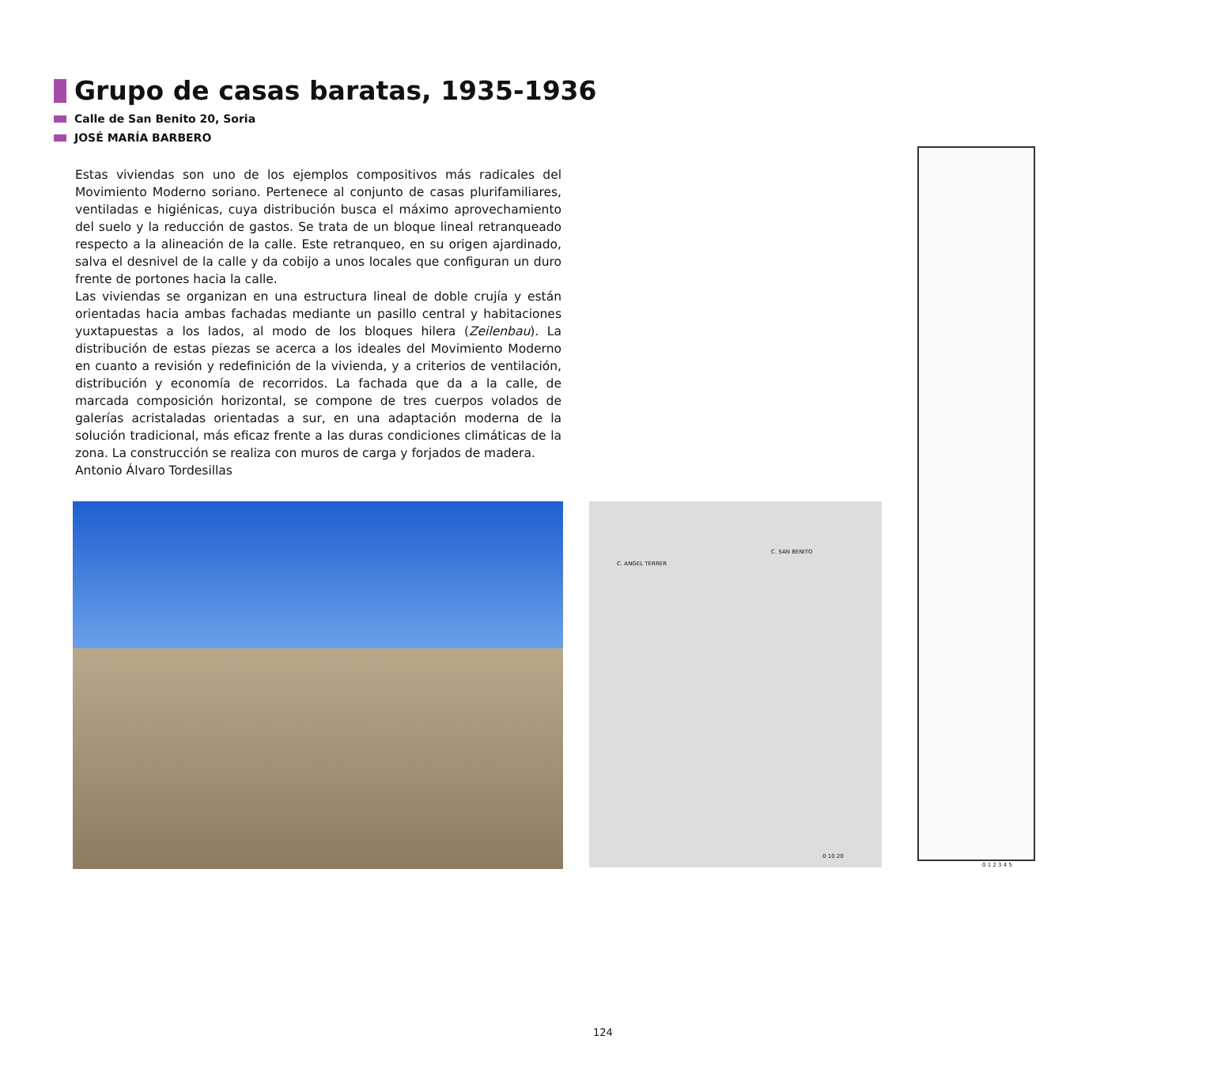Grupo de casas baratas, 1935-1936
Calle de San Benito 20, Soria
JOSÉ MARÍA BARBERO
Estas viviendas son uno de los ejemplos compositivos más radicales del Movimiento Moderno soriano. Pertenece al conjunto de casas plurifamiliares, ventiladas e higiénicas, cuya distribución busca el máximo aprovechamiento del suelo y la reducción de gastos. Se trata de un bloque lineal retranqueado respecto a la alineación de la calle. Este retranqueo, en su origen ajardinado, salva el desnivel de la calle y da cobijo a unos locales que configuran un duro frente de portones hacia la calle.
Las viviendas se organizan en una estructura lineal de doble crujía y están orientadas hacia ambas fachadas mediante un pasillo central y habitaciones yuxtapuestas a los lados, al modo de los bloques hilera (Zeilenbau). La distribución de estas piezas se acerca a los ideales del Movimiento Moderno en cuanto a revisión y redefinición de la vivienda, y a criterios de ventilación, distribución y economía de recorridos. La fachada que da a la calle, de marcada composición horizontal, se compone de tres cuerpos volados de galerías acristaladas orientadas a sur, en una adaptación moderna de la solución tradicional, más eficaz frente a las duras condiciones climáticas de la zona. La construcción se realiza con muros de carga y forjados de madera.
Antonio Álvaro Tordesillas
C. ANGEL TERRER
C. SAN BENITO
0 10 20
0 1 2 3 4 5
124